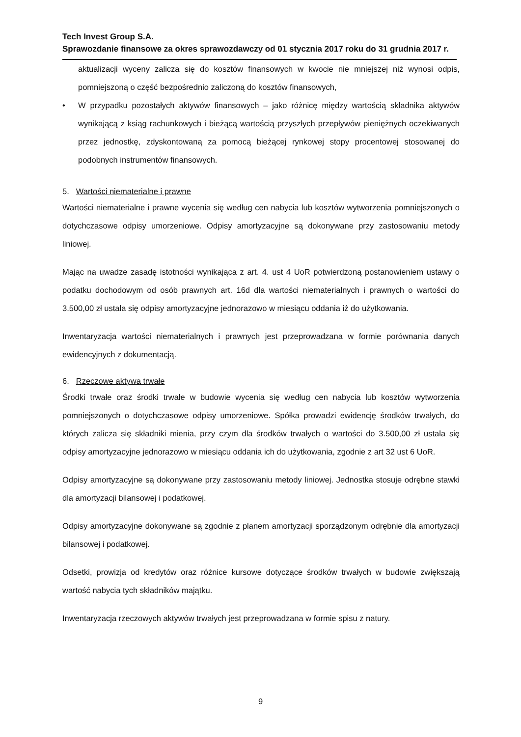Tech Invest Group S.A.
Sprawozdanie finansowe za okres sprawozdawczy od 01 stycznia 2017 roku do 31 grudnia 2017 r.
aktualizacji wyceny zalicza się do kosztów finansowych w kwocie nie mniejszej niż wynosi odpis, pomniejszoną o część bezpośrednio zaliczoną do kosztów finansowych,
• W przypadku pozostałych aktywów finansowych – jako różnicę między wartością składnika aktywów wynikającą z ksiąg rachunkowych i bieżącą wartością przyszłych przepływów pieniężnych oczekiwanych przez jednostkę, zdyskontowaną za pomocą bieżącej rynkowej stopy procentowej stosowanej do podobnych instrumentów finansowych.
5. Wartości niematerialne i prawne
Wartości niematerialne i prawne wycenia się według cen nabycia lub kosztów wytworzenia pomniejszonych o dotychczasowe odpisy umorzeniowe. Odpisy amortyzacyjne są dokonywane przy zastosowaniu metody liniowej.
Mając na uwadze zasadę istotności wynikająca z art. 4. ust 4 UoR potwierdzoną postanowieniem ustawy o podatku dochodowym od osób prawnych art. 16d dla wartości niematerialnych i prawnych o wartości do 3.500,00 zł ustala się odpisy amortyzacyjne jednorazowo w miesiącu oddania iż do użytkowania.
Inwentaryzacja wartości niematerialnych i prawnych jest przeprowadzana w formie porównania danych ewidencyjnych z dokumentacją.
6. Rzeczowe aktywa trwałe
Środki trwałe oraz środki trwałe w budowie wycenia się według cen nabycia lub kosztów wytworzenia pomniejszonych o dotychczasowe odpisy umorzeniowe. Spółka prowadzi ewidencję środków trwałych, do których zalicza się składniki mienia, przy czym dla środków trwałych o wartości do 3.500,00 zł ustala się odpisy amortyzacyjne jednorazowo w miesiącu oddania ich do użytkowania, zgodnie z art 32 ust 6 UoR.
Odpisy amortyzacyjne są dokonywane przy zastosowaniu metody liniowej. Jednostka stosuje odrębne stawki dla amortyzacji bilansowej i podatkowej.
Odpisy amortyzacyjne dokonywane są zgodnie z planem amortyzacji sporządzonym odrębnie dla amortyzacji bilansowej i podatkowej.
Odsetki, prowizja od kredytów oraz różnice kursowe dotyczące środków trwałych w budowie zwiększają wartość nabycia tych składników majątku.
Inwentaryzacja rzeczowych aktywów trwałych jest przeprowadzana w formie spisu z natury.
9